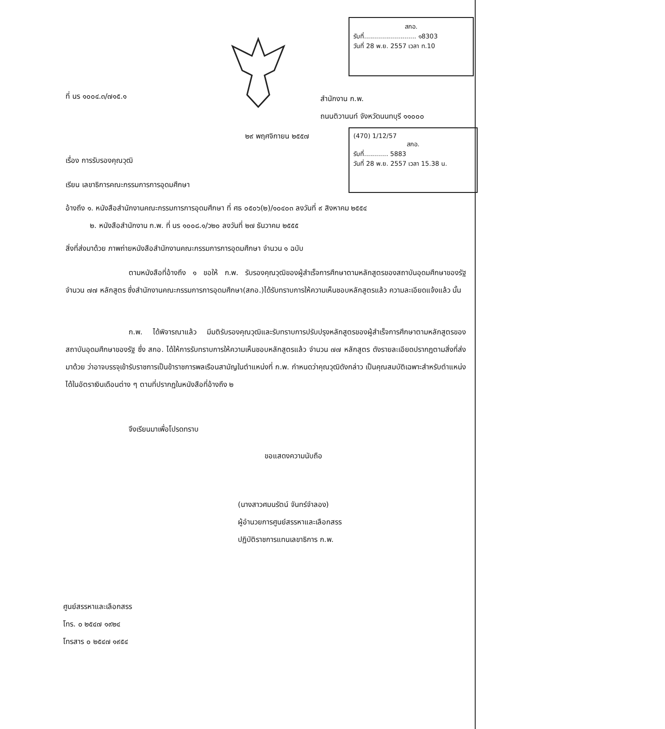สกอ.
รับที่.......................... ๑8303
วันที่ 28 พ.ย. 2557 เวลา ท.10
(470) 1/12/57
สกอ.
รับที่............ 5883
วันที่ 28 พ.ย. 2557 เวลา 15.38 น.
ที่ นร ๑๐๐๔.๓/๗๑๕.๑
สำนักงาน ก.พ.
ถนนติวานนท์ จังหวัดนนทบุรี ๑๑๐๐๐
๒๙ พฤศจิกายน ๒๕๕๗
เรื่อง การรับรองคุณวุฒิ
เรียน เลขาธิการคณะกรรมการการอุดมศึกษา
อ้างถึง ๑. หนังสือสำนักงานคณะกรรมการการอุดมศึกษา ที่ ศธ ๐๕๐๖(๒)/๑๐๔๐๓ ลงวันที่ ๙ สิงหาคม ๒๕๕๔
๒. หนังสือสำนักงาน ก.พ. ที่ นร ๑๐๐๘.๑/ว๒๐ ลงวันที่ ๒๗ ธันวาคม ๒๕๕๕
สิ่งที่ส่งมาด้วย ภาพถ่ายหนังสือสำนักงานคณะกรรมการการอุดมศึกษา จำนวน ๑ ฉบับ
ตามหนังสือที่อ้างถึง ๑ ขอให้ ก.พ. รับรองคุณวุฒิของผู้สำเร็จการศึกษาตามหลักสูตรของสถาบันอุดมศึกษาของรัฐ จำนวน ๗๗ หลักสูตร ซึ่งสำนักงานคณะกรรมการการอุดมศึกษา(สกอ.)ได้รับทราบการให้ความเห็นชอบหลักสูตรแล้ว ความละเอียดแจ้งแล้ว นั้น
ก.พ. ได้พิจารณาแล้ว มีมติรับรองคุณวุฒิและรับทราบการปรับปรุงหลักสูตรของผู้สำเร็จการศึกษาตามหลักสูตรของสถาบันอุดมศึกษาของรัฐ ซึ่ง สกอ. ได้ให้การรับทราบการให้ความเห็นชอบหลักสูตรแล้ว จำนวน ๗๗ หลักสูตร ดังรายละเอียดปรากฏตามสิ่งที่ส่งมาด้วย ว่าอาจบรรจุเข้ารับราชการเป็นข้าราชการพลเรือนสามัญในตำแหน่งที่ ก.พ. กำหนดว่าคุณวุฒิดังกล่าว เป็นคุณสมบัติเฉพาะสำหรับตำแหน่งได้ในอัตราเงินเดือนต่าง ๆ ตามที่ปรากฏในหนังสือที่อ้างถึง ๒
จึงเรียนมาเพื่อโปรดทราบ
ขอแสดงความนับถือ
(นางสาวศมนรัตน์ จันทร์จำลอง)
ผู้อำนวยการศูนย์สรรหาและเลือกสรร
ปฏิบัติราชการแทนเลขาธิการ ก.พ.
ศูนย์สรรหาและเลือกสรร
โทร. ๐ ๒๕๔๗ ๑๙๒๔
โทรสาร ๐ ๒๕๔๗ ๑๙๕๔